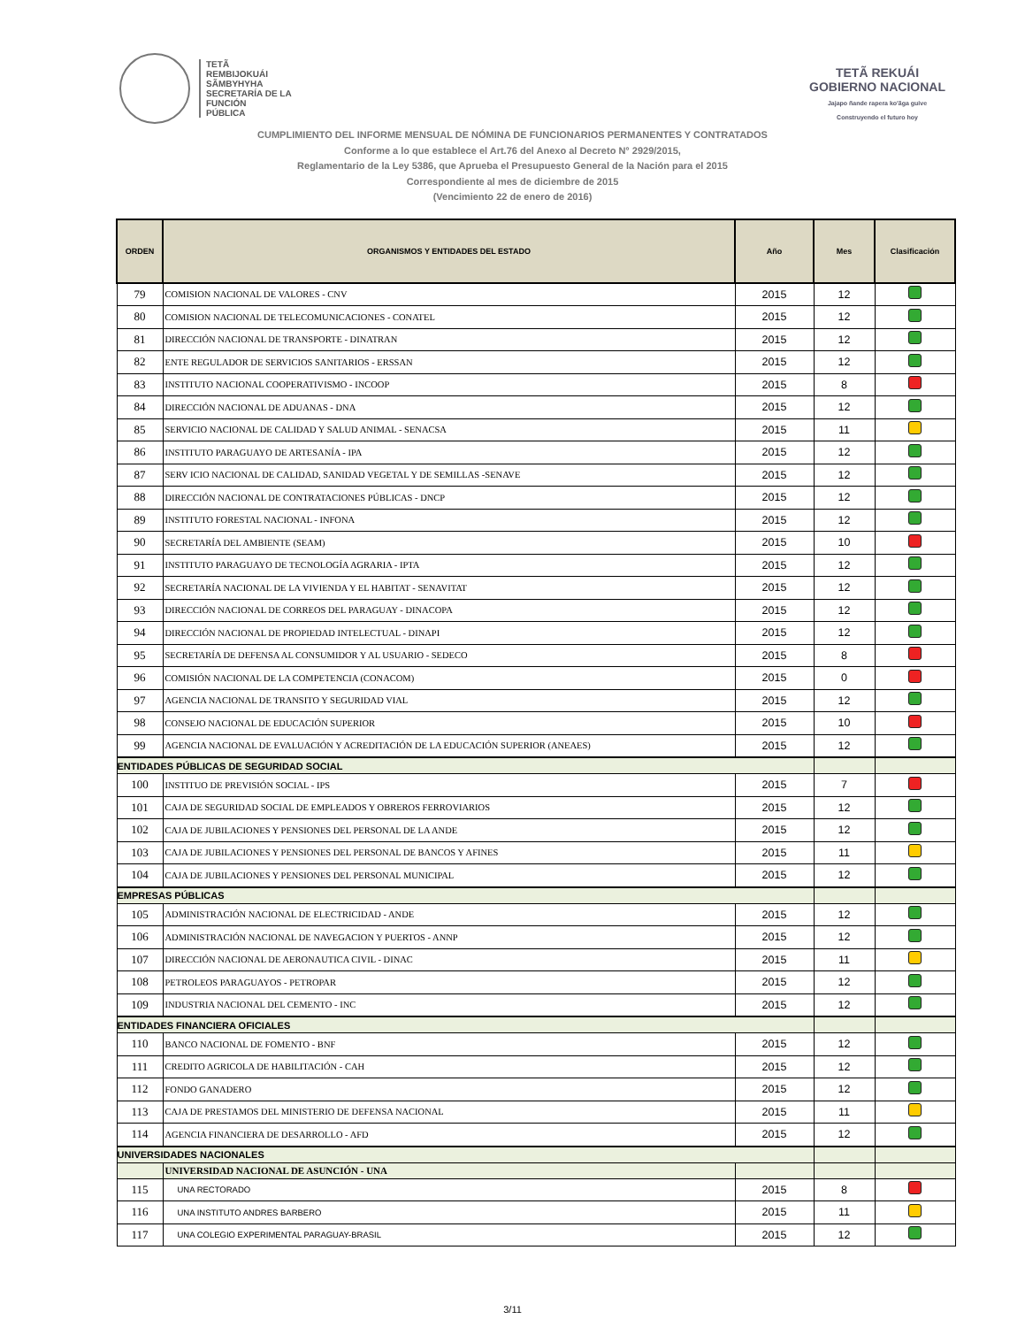TETÃ
REMBIJOKUÁI
SÃMBYHYHA
SECRETARÍA DE LA
FUNCIÓN
PÚBLICA
TETÃ REKUÁI
GOBIERNO NACIONAL
Jajapo ñande rapera ko'ãga guive
Construyendo el futuro hoy
CUMPLIMIENTO DEL INFORME MENSUAL DE NÓMINA DE FUNCIONARIOS PERMANENTES Y CONTRATADOS
Conforme a lo que establece el Art.76 del Anexo al Decreto N° 2929/2015,
Reglamentario de la Ley 5386, que Aprueba el Presupuesto General de la Nación para el 2015
Correspondiente al mes de diciembre de 2015
(Vencimiento 22 de enero de 2016)
| ORDEN | ORGANISMOS Y ENTIDADES DEL ESTADO | Año | Mes | Clasificación |
| --- | --- | --- | --- | --- |
| 79 | COMISION NACIONAL DE VALORES - CNV | 2015 | 12 | |
| 80 | COMISION NACIONAL DE TELECOMUNICACIONES - CONATEL | 2015 | 12 | |
| 81 | DIRECCIÓN NACIONAL DE TRANSPORTE - DINATRAN | 2015 | 12 | |
| 82 | ENTE REGULADOR DE SERVICIOS SANITARIOS - ERSSAN | 2015 | 12 | |
| 83 | INSTITUTO NACIONAL COOPERATIVISMO - INCOOP | 2015 | 8 | |
| 84 | DIRECCIÓN NACIONAL DE ADUANAS - DNA | 2015 | 12 | |
| 85 | SERVICIO NACIONAL DE CALIDAD Y SALUD ANIMAL - SENACSA | 2015 | 11 | |
| 86 | INSTITUTO PARAGUAYO DE ARTESANÍA - IPA | 2015 | 12 | |
| 87 | SERV ICIO NACIONAL DE CALIDAD, SANIDAD VEGETAL Y DE SEMILLAS -SENAVE | 2015 | 12 | |
| 88 | DIRECCIÓN NACIONAL DE CONTRATACIONES PÚBLICAS - DNCP | 2015 | 12 | |
| 89 | INSTITUTO FORESTAL NACIONAL - INFONA | 2015 | 12 | |
| 90 | SECRETARÍA DEL AMBIENTE (SEAM) | 2015 | 10 | |
| 91 | INSTITUTO PARAGUAYO DE TECNOLOGÍA AGRARIA - IPTA | 2015 | 12 | |
| 92 | SECRETARÍA NACIONAL DE LA VIVIENDA Y EL HABITAT - SENAVITAT | 2015 | 12 | |
| 93 | DIRECCIÓN NACIONAL DE CORREOS DEL PARAGUAY - DINACOPA | 2015 | 12 | |
| 94 | DIRECCIÓN NACIONAL DE PROPIEDAD INTELECTUAL - DINAPI | 2015 | 12 | |
| 95 | SECRETARÍA DE DEFENSA AL CONSUMIDOR Y AL USUARIO - SEDECO | 2015 | 8 | |
| 96 | COMISIÓN NACIONAL DE LA COMPETENCIA (CONACOM) | 2015 | 0 | |
| 97 | AGENCIA NACIONAL DE TRANSITO Y SEGURIDAD VIAL | 2015 | 12 | |
| 98 | CONSEJO NACIONAL DE EDUCACIÓN SUPERIOR | 2015 | 10 | |
| 99 | AGENCIA NACIONAL DE EVALUACIÓN Y ACREDITACIÓN DE LA EDUCACIÓN SUPERIOR (ANEAES) | 2015 | 12 | |
| ENTIDADES PÚBLICAS DE SEGURIDAD SOCIAL | | | | |
| 100 | INSTITUO DE PREVISIÓN SOCIAL - IPS | 2015 | 7 | |
| 101 | CAJA DE SEGURIDAD SOCIAL DE EMPLEADOS Y OBREROS FERROVIARIOS | 2015 | 12 | |
| 102 | CAJA DE JUBILACIONES Y PENSIONES DEL PERSONAL DE LA ANDE | 2015 | 12 | |
| 103 | CAJA DE JUBILACIONES Y PENSIONES DEL PERSONAL DE BANCOS Y AFINES | 2015 | 11 | |
| 104 | CAJA DE JUBILACIONES Y PENSIONES DEL PERSONAL MUNICIPAL | 2015 | 12 | |
| EMPRESAS PÚBLICAS | | | | |
| 105 | ADMINISTRACIÓN NACIONAL DE ELECTRICIDAD - ANDE | 2015 | 12 | |
| 106 | ADMINISTRACIÓN NACIONAL DE NAVEGACION Y PUERTOS - ANNP | 2015 | 12 | |
| 107 | DIRECCIÓN NACIONAL DE AERONAUTICA CIVIL - DINAC | 2015 | 11 | |
| 108 | PETROLEOS PARAGUAYOS - PETROPAR | 2015 | 12 | |
| 109 | INDUSTRIA NACIONAL DEL CEMENTO - INC | 2015 | 12 | |
| ENTIDADES FINANCIERA OFICIALES | | | | |
| 110 | BANCO NACIONAL DE FOMENTO - BNF | 2015 | 12 | |
| 111 | CREDITO AGRICOLA DE HABILITACIÓN - CAH | 2015 | 12 | |
| 112 | FONDO GANADERO | 2015 | 12 | |
| 113 | CAJA DE PRESTAMOS DEL MINISTERIO DE DEFENSA NACIONAL | 2015 | 11 | |
| 114 | AGENCIA FINANCIERA DE DESARROLLO - AFD | 2015 | 12 | |
| UNIVERSIDADES NACIONALES | | | | |
| | UNIVERSIDAD NACIONAL DE ASUNCIÓN - UNA | | | |
| 115 | UNA RECTORADO | 2015 | 8 | |
| 116 | UNA INSTITUTO ANDRES BARBERO | 2015 | 11 | |
| 117 | UNA COLEGIO EXPERIMENTAL PARAGUAY-BRASIL | 2015 | 12 | |
3/11